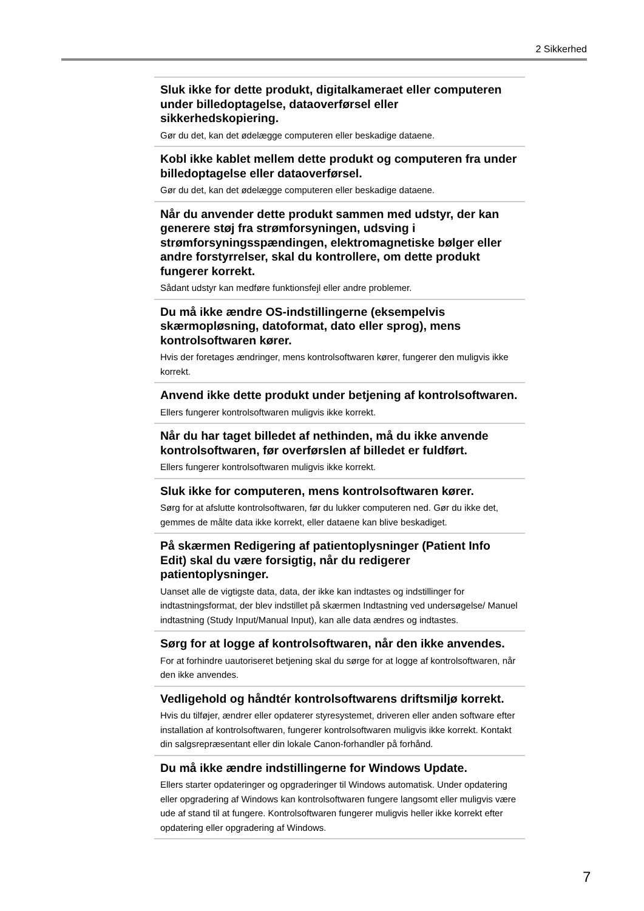2 Sikkerhed
Sluk ikke for dette produkt, digitalkameraet eller computeren under billedoptagelse, dataoverførsel eller sikkerhedskopiering.
Gør du det, kan det ødelægge computeren eller beskadige dataene.
Kobl ikke kablet mellem dette produkt og computeren fra under billedoptagelse eller dataoverførsel.
Gør du det, kan det ødelægge computeren eller beskadige dataene.
Når du anvender dette produkt sammen med udstyr, der kan generere støj fra strømforsyningen, udsving i strømforsyningsspændingen, elektromagnetiske bølger eller andre forstyrrelser, skal du kontrollere, om dette produkt fungerer korrekt.
Sådant udstyr kan medføre funktionsfejl eller andre problemer.
Du må ikke ændre OS-indstillingerne (eksempelvis skærmopløsning, datoformat, dato eller sprog), mens kontrolsoftwaren kører.
Hvis der foretages ændringer, mens kontrolsoftwaren kører, fungerer den muligvis ikke korrekt.
Anvend ikke dette produkt under betjening af kontrolsoftwaren.
Ellers fungerer kontrolsoftwaren muligvis ikke korrekt.
Når du har taget billedet af nethinden, må du ikke anvende kontrolsoftwaren, før overførslen af billedet er fuldført.
Ellers fungerer kontrolsoftwaren muligvis ikke korrekt.
Sluk ikke for computeren, mens kontrolsoftwaren kører.
Sørg for at afslutte kontrolsoftwaren, før du lukker computeren ned. Gør du ikke det, gemmes de målte data ikke korrekt, eller dataene kan blive beskadiget.
På skærmen Redigering af patientoplysninger (Patient Info Edit) skal du være forsigtig, når du redigerer patientoplysninger.
Uanset alle de vigtigste data, data, der ikke kan indtastes og indstillinger for indtastningsformat, der blev indstillet på skærmen Indtastning ved undersøgelse/ Manuel indtastning (Study Input/Manual Input), kan alle data ændres og indtastes.
Sørg for at logge af kontrolsoftwaren, når den ikke anvendes.
For at forhindre uautoriseret betjening skal du sørge for at logge af kontrolsoftwaren, når den ikke anvendes.
Vedligehold og håndtér kontrolsoftwarens driftsmiljø korrekt.
Hvis du tilføjer, ændrer eller opdaterer styresystemet, driveren eller anden software efter installation af kontrolsoftwaren, fungerer kontrolsoftwaren muligvis ikke korrekt. Kontakt din salgsrepræsentant eller din lokale Canon-forhandler på forhånd.
Du må ikke ændre indstillingerne for Windows Update.
Ellers starter opdateringer og opgraderinger til Windows automatisk. Under opdatering eller opgradering af Windows kan kontrolsoftwaren fungere langsomt eller muligvis være ude af stand til at fungere. Kontrolsoftwaren fungerer muligvis heller ikke korrekt efter opdatering eller opgradering af Windows.
7